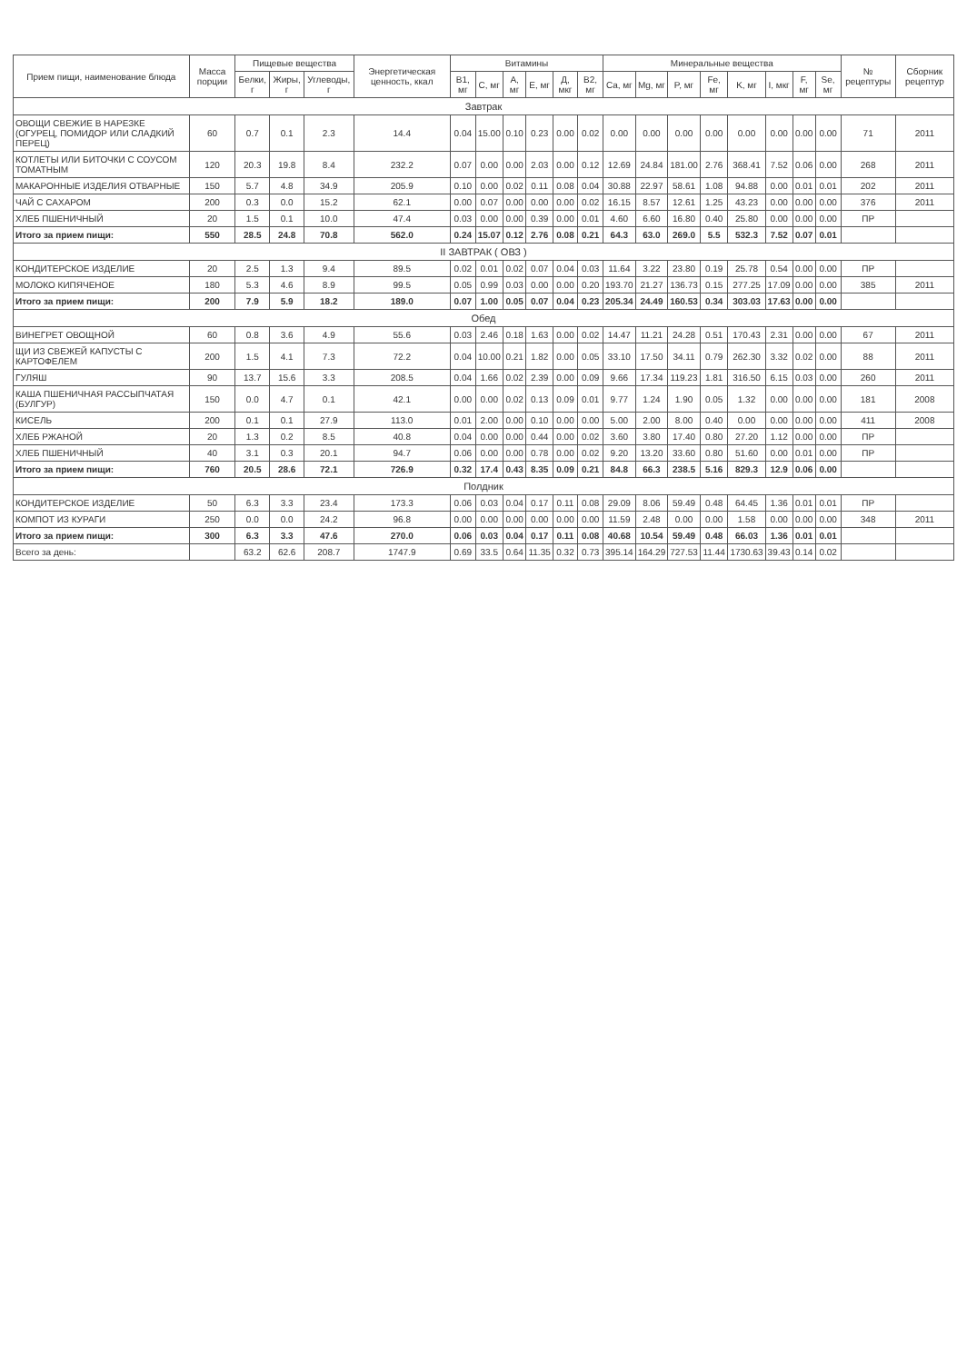| Прием пищи, наименование блюда | Масса порции | Пищевые вещества | | | Энергетическая ценность, ккал | Витамины | | | | | | Минеральные вещества | | | | | | | | № рецептуры | Сборник рецептур |
| --- | --- | --- | --- | --- | --- | --- | --- | --- | --- | --- | --- | --- | --- | --- | --- | --- | --- | --- | --- | --- | --- |
| | | Белки, г | Жиры, г | Углеводы, г | | B1, мг | C, мг | A, мг | E, мг | Д, мкг | B2, мг | Ca, мг | Mg, мг | P, мг | Fe, мг | K, мг | I, мкг | F, мг | Se, мг | | |
| Завтрак | | | | | | | | | | | | | | | | | | | | | |
| ОВОЩИ СВЕЖИЕ В НАРЕЗКЕ (ОГУРЕЦ, ПОМИДОР ИЛИ СЛАДКИЙ ПЕРЕЦ) | 60 | 0.7 | 0.1 | 2.3 | 14.4 | 0.04 | 15.00 | 0.10 | 0.23 | 0.00 | 0.02 | 0.00 | 0.00 | 0.00 | 0.00 | 0.00 | 0.00 | 0.00 | 0.00 | 71 | 2011 |
| КОТЛЕТЫ ИЛИ БИТОЧКИ С СОУСОМ ТОМАТНЫМ | 120 | 20.3 | 19.8 | 8.4 | 232.2 | 0.07 | 0.00 | 0.00 | 2.03 | 0.00 | 0.12 | 12.69 | 24.84 | 181.00 | 2.76 | 368.41 | 7.52 | 0.06 | 0.00 | 268 | 2011 |
| МАКАРОННЫЕ ИЗДЕЛИЯ ОТВАРНЫЕ | 150 | 5.7 | 4.8 | 34.9 | 205.9 | 0.10 | 0.00 | 0.02 | 0.11 | 0.08 | 0.04 | 30.88 | 22.97 | 58.61 | 1.08 | 94.88 | 0.00 | 0.01 | 0.01 | 202 | 2011 |
| ЧАЙ С САХАРОМ | 200 | 0.3 | 0.0 | 15.2 | 62.1 | 0.00 | 0.07 | 0.00 | 0.00 | 0.00 | 0.02 | 16.15 | 8.57 | 12.61 | 1.25 | 43.23 | 0.00 | 0.00 | 0.00 | 376 | 2011 |
| ХЛЕБ ПШЕНИЧНЫЙ | 20 | 1.5 | 0.1 | 10.0 | 47.4 | 0.03 | 0.00 | 0.00 | 0.39 | 0.00 | 0.01 | 4.60 | 6.60 | 16.80 | 0.40 | 25.80 | 0.00 | 0.00 | 0.00 | ПР | |
| Итого за прием пищи: | 550 | 28.5 | 24.8 | 70.8 | 562.0 | 0.24 | 15.07 | 0.12 | 2.76 | 0.08 | 0.21 | 64.3 | 63.0 | 269.0 | 5.5 | 532.3 | 7.52 | 0.07 | 0.01 | | |
| II ЗАВТРАК ( ОВЗ ) | | | | | | | | | | | | | | | | | | | | | |
| КОНДИТЕРСКОЕ ИЗДЕЛИЕ | 20 | 2.5 | 1.3 | 9.4 | 89.5 | 0.02 | 0.01 | 0.02 | 0.07 | 0.04 | 0.03 | 11.64 | 3.22 | 23.80 | 0.19 | 25.78 | 0.54 | 0.00 | 0.00 | ПР | |
| МОЛОКО КИПЯЧЕНОЕ | 180 | 5.3 | 4.6 | 8.9 | 99.5 | 0.05 | 0.99 | 0.03 | 0.00 | 0.00 | 0.20 | 193.70 | 21.27 | 136.73 | 0.15 | 277.25 | 17.09 | 0.00 | 0.00 | 385 | 2011 |
| Итого за прием пищи: | 200 | 7.9 | 5.9 | 18.2 | 189.0 | 0.07 | 1.00 | 0.05 | 0.07 | 0.04 | 0.23 | 205.34 | 24.49 | 160.53 | 0.34 | 303.03 | 17.63 | 0.00 | 0.00 | | |
| Обед | | | | | | | | | | | | | | | | | | | | | |
| ВИНЕГРЕТ ОВОЩНОЙ | 60 | 0.8 | 3.6 | 4.9 | 55.6 | 0.03 | 2.46 | 0.18 | 1.63 | 0.00 | 0.02 | 14.47 | 11.21 | 24.28 | 0.51 | 170.43 | 2.31 | 0.00 | 0.00 | 67 | 2011 |
| ЩИ ИЗ СВЕЖЕЙ КАПУСТЫ С КАРТОФЕЛЕМ | 200 | 1.5 | 4.1 | 7.3 | 72.2 | 0.04 | 10.00 | 0.21 | 1.82 | 0.00 | 0.05 | 33.10 | 17.50 | 34.11 | 0.79 | 262.30 | 3.32 | 0.02 | 0.00 | 88 | 2011 |
| ГУЛЯШ | 90 | 13.7 | 15.6 | 3.3 | 208.5 | 0.04 | 1.66 | 0.02 | 2.39 | 0.00 | 0.09 | 9.66 | 17.34 | 119.23 | 1.81 | 316.50 | 6.15 | 0.03 | 0.00 | 260 | 2011 |
| КАША ПШЕНИЧНАЯ РАССЫПЧАТАЯ (БУЛГУР) | 150 | 0.0 | 4.7 | 0.1 | 42.1 | 0.00 | 0.00 | 0.02 | 0.13 | 0.09 | 0.01 | 9.77 | 1.24 | 1.90 | 0.05 | 1.32 | 0.00 | 0.00 | 0.00 | 181 | 2008 |
| КИСЕЛЬ | 200 | 0.1 | 0.1 | 27.9 | 113.0 | 0.01 | 2.00 | 0.00 | 0.10 | 0.00 | 0.00 | 5.00 | 2.00 | 8.00 | 0.40 | 0.00 | 0.00 | 0.00 | 0.00 | 411 | 2008 |
| ХЛЕБ РЖАНОЙ | 20 | 1.3 | 0.2 | 8.5 | 40.8 | 0.04 | 0.00 | 0.00 | 0.44 | 0.00 | 0.02 | 3.60 | 3.80 | 17.40 | 0.80 | 27.20 | 1.12 | 0.00 | 0.00 | ПР | |
| ХЛЕБ ПШЕНИЧНЫЙ | 40 | 3.1 | 0.3 | 20.1 | 94.7 | 0.06 | 0.00 | 0.00 | 0.78 | 0.00 | 0.02 | 9.20 | 13.20 | 33.60 | 0.80 | 51.60 | 0.00 | 0.01 | 0.00 | ПР | |
| Итого за прием пищи: | 760 | 20.5 | 28.6 | 72.1 | 726.9 | 0.32 | 17.4 | 0.43 | 8.35 | 0.09 | 0.21 | 84.8 | 66.3 | 238.5 | 5.16 | 829.3 | 12.9 | 0.06 | 0.00 | | |
| Полдник | | | | | | | | | | | | | | | | | | | | | |
| КОНДИТЕРСКОЕ ИЗДЕЛИЕ | 50 | 6.3 | 3.3 | 23.4 | 173.3 | 0.06 | 0.03 | 0.04 | 0.17 | 0.11 | 0.08 | 29.09 | 8.06 | 59.49 | 0.48 | 64.45 | 1.36 | 0.01 | 0.01 | ПР | |
| КОМПОТ ИЗ КУРАГИ | 250 | 0.0 | 0.0 | 24.2 | 96.8 | 0.00 | 0.00 | 0.00 | 0.00 | 0.00 | 0.00 | 11.59 | 2.48 | 0.00 | 0.00 | 1.58 | 0.00 | 0.00 | 0.00 | 348 | 2011 |
| Итого за прием пищи: | 300 | 6.3 | 3.3 | 47.6 | 270.0 | 0.06 | 0.03 | 0.04 | 0.17 | 0.11 | 0.08 | 40.68 | 10.54 | 59.49 | 0.48 | 66.03 | 1.36 | 0.01 | 0.01 | | |
| Всего за день: | | 63.2 | 62.6 | 208.7 | 1747.9 | 0.69 | 33.5 | 0.64 | 11.35 | 0.32 | 0.73 | 395.14 | 164.29 | 727.53 | 11.44 | 1730.63 | 39.43 | 0.14 | 0.02 | | |